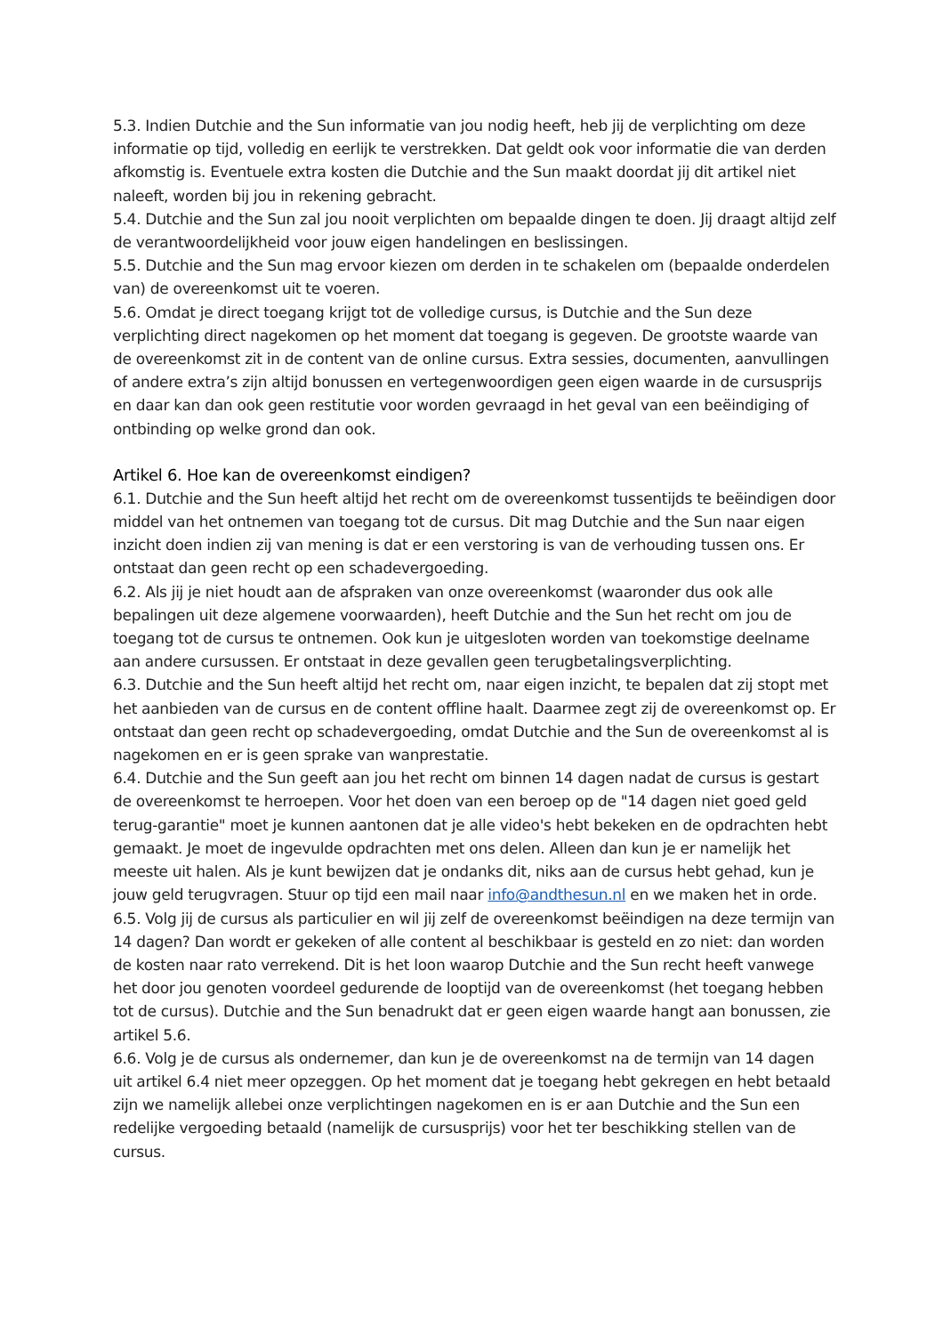5.3. Indien Dutchie and the Sun informatie van jou nodig heeft, heb jij de verplichting om deze informatie op tijd, volledig en eerlijk te verstrekken. Dat geldt ook voor informatie die van derden afkomstig is. Eventuele extra kosten die Dutchie and the Sun maakt doordat jij dit artikel niet naleeft, worden bij jou in rekening gebracht.
5.4. Dutchie and the Sun zal jou nooit verplichten om bepaalde dingen te doen. Jij draagt altijd zelf de verantwoordelijkheid voor jouw eigen handelingen en beslissingen.
5.5. Dutchie and the Sun mag ervoor kiezen om derden in te schakelen om (bepaalde onderdelen van) de overeenkomst uit te voeren.
5.6. Omdat je direct toegang krijgt tot de volledige cursus, is Dutchie and the Sun deze verplichting direct nagekomen op het moment dat toegang is gegeven. De grootste waarde van de overeenkomst zit in de content van de online cursus. Extra sessies, documenten, aanvullingen of andere extra’s zijn altijd bonussen en vertegenwoordigen geen eigen waarde in de cursusprijs en daar kan dan ook geen restitutie voor worden gevraagd in het geval van een beëindiging of ontbinding op welke grond dan ook.
Artikel 6. Hoe kan de overeenkomst eindigen?
6.1. Dutchie and the Sun heeft altijd het recht om de overeenkomst tussentijds te beëindigen door middel van het ontnemen van toegang tot de cursus. Dit mag Dutchie and the Sun naar eigen inzicht doen indien zij van mening is dat er een verstoring is van de verhouding tussen ons. Er ontstaat dan geen recht op een schadevergoeding.
6.2. Als jij je niet houdt aan de afspraken van onze overeenkomst (waaronder dus ook alle bepalingen uit deze algemene voorwaarden), heeft Dutchie and the Sun het recht om jou de toegang tot de cursus te ontnemen. Ook kun je uitgesloten worden van toekomstige deelname aan andere cursussen. Er ontstaat in deze gevallen geen terugbetalingsverplichting.
6.3. Dutchie and the Sun heeft altijd het recht om, naar eigen inzicht, te bepalen dat zij stopt met het aanbieden van de cursus en de content offline haalt. Daarmee zegt zij de overeenkomst op. Er ontstaat dan geen recht op schadevergoeding, omdat Dutchie and the Sun de overeenkomst al is nagekomen en er is geen sprake van wanprestatie.
6.4. Dutchie and the Sun geeft aan jou het recht om binnen 14 dagen nadat de cursus is gestart de overeenkomst te herroepen. Voor het doen van een beroep op de "14 dagen niet goed geld terug-garantie" moet je kunnen aantonen dat je alle video's hebt bekeken en de opdrachten hebt gemaakt. Je moet de ingevulde opdrachten met ons delen. Alleen dan kun je er namelijk het meeste uit halen. Als je kunt bewijzen dat je ondanks dit, niks aan de cursus hebt gehad, kun je jouw geld terugvragen. Stuur op tijd een mail naar info@andthesun.nl en we maken het in orde.
6.5. Volg jij de cursus als particulier en wil jij zelf de overeenkomst beëindigen na deze termijn van 14 dagen? Dan wordt er gekeken of alle content al beschikbaar is gesteld en zo niet: dan worden de kosten naar rato verrekend. Dit is het loon waarop Dutchie and the Sun recht heeft vanwege het door jou genoten voordeel gedurende de looptijd van de overeenkomst (het toegang hebben tot de cursus). Dutchie and the Sun benadrukt dat er geen eigen waarde hangt aan bonussen, zie artikel 5.6.
6.6. Volg je de cursus als ondernemer, dan kun je de overeenkomst na de termijn van 14 dagen uit artikel 6.4 niet meer opzeggen. Op het moment dat je toegang hebt gekregen en hebt betaald zijn we namelijk allebei onze verplichtingen nagekomen en is er aan Dutchie and the Sun een redelijke vergoeding betaald (namelijk de cursusprijs) voor het ter beschikking stellen van de cursus.